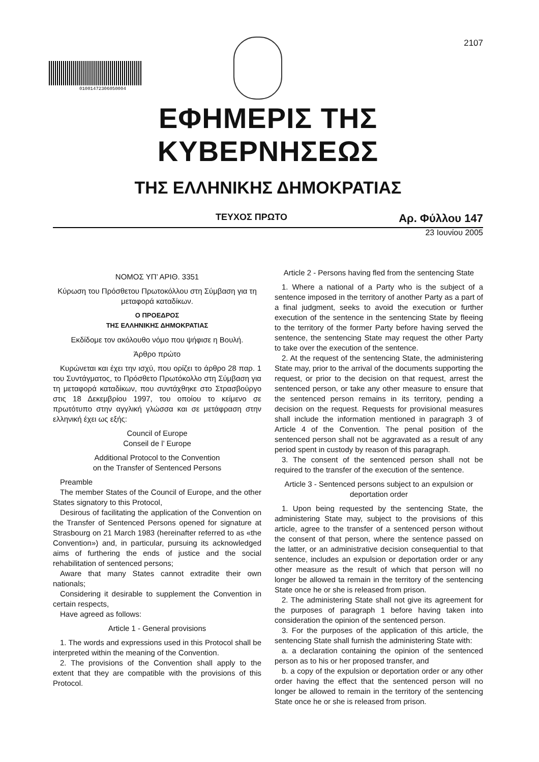01001472306050004
2107
ΕΦΗΜΕΡΙΣ ΤΗΣ ΚΥΒΕΡΝΗΣΕΩΣ
ΤΗΣ ΕΛΛΗΝΙΚΗΣ ΔΗΜΟΚΡΑΤΙΑΣ
ΤΕΥΧΟΣ ΠΡΩΤΟ Αρ. Φύλλου 147
23 Ιουνίου 2005
ΝΟΜΟΣ ΥΠ’ ΑΡΙΘ. 3351
Κύρωση του Πρόσθετου Πρωτοκόλλου στη Σύμβαση για τη μεταφορά καταδίκων.
Ο ΠΡΟΕΔΡΟΣ
ΤΗΣ ΕΛΛΗΝΙΚΗΣ ΔΗΜΟΚΡΑΤΙΑΣ
Εκδίδομε τον ακόλουθο νόμο που ψήφισε η Βουλή.
Άρθρο πρώτο
Κυρώνεται και έχει την ισχύ, που ορίζει το άρθρο 28 παρ. 1 του Συντάγματος, το Πρόσθετο Πρωτόκολλο στη Σύμβαση για τη μεταφορά καταδίκων, που συντάχθηκε στο Στρασβούργο στις 18 Δεκεμβρίου 1997, του οποίου το κείμενο σε πρωτότυπο στην αγγλική γλώσσα και σε μετάφραση στην ελληνική έχει ως εξής:
Council of Europe
Conseil de l’ Europe
Additional Protocol to the Convention
on the Transfer of Sentenced Persons
Preamble
The member States of the Council of Europe, and the other States signatory to this Protocol,
Desirous of facilitating the application of the Convention on the Transfer of Sentenced Persons opened for signature at Strasbourg on 21 March 1983 (hereinafter referred to as «the Convention») and, in particular, pursuing its acknowledged aims of furthering the ends of justice and the social rehabilitation of sentenced persons;
Aware that many States cannot extradite their own nationals;
Considering it desirable to supplement the Convention in certain respects,
Have agreed as follows:
Article 1 - General provisions
1. The words and expressions used in this Protocol shall be interpreted within the meaning of the Convention.
2. The provisions of the Convention shall apply to the extent that they are compatible with the provisions of this Protocol.
Article 2 - Persons having fled from the sentencing State
1. Where a national of a Party who is the subject of a sentence imposed in the territory of another Party as a part of a final judgment, seeks to avoid the execution or further execution of the sentence in the sentencing State by fleeing to the territory of the former Party before having served the sentence, the sentencing State may request the other Party to take over the execution of the sentence.
2. At the request of the sentencing State, the administering State may, prior to the arrival of the documents supporting the request, or prior to the decision on that request, arrest the sentenced person, or take any other measure to ensure that the sentenced person remains in its territory, pending a decision on the request. Requests for provisional measures shall include the information mentioned in paragraph 3 of Article 4 of the Convention. The penal position of the sentenced person shall not be aggravated as a result of any period spent in custody by reason of this paragraph.
3. The consent of the sentenced person shall not be required to the transfer of the execution of the sentence.
Article 3 - Sentenced persons subject to an expulsion or deportation order
1. Upon being requested by the sentencing State, the administering State may, subject to the provisions of this article, agree to the transfer of a sentenced person without the consent of that person, where the sentence passed on the latter, or an administrative decision consequential to that sentence, includes an expulsion or deportation order or any other measure as the result of which that person will no longer be allowed ta remain in the territory of the sentencing State once he or she is released from prison.
2. The administering State shall not give its agreement for the purposes of paragraph 1 before having taken into consideration the opinion of the sentenced person.
3. For the purposes of the application of this article, the sentencing State shall furnish the administering State with:
a. a declaration containing the opinion of the sentenced person as to his or her proposed transfer, and
b. a copy of the expulsion or deportation order or any other order having the effect that the sentenced person will no longer be allowed to remain in the territory of the sentencing State once he or she is released from prison.